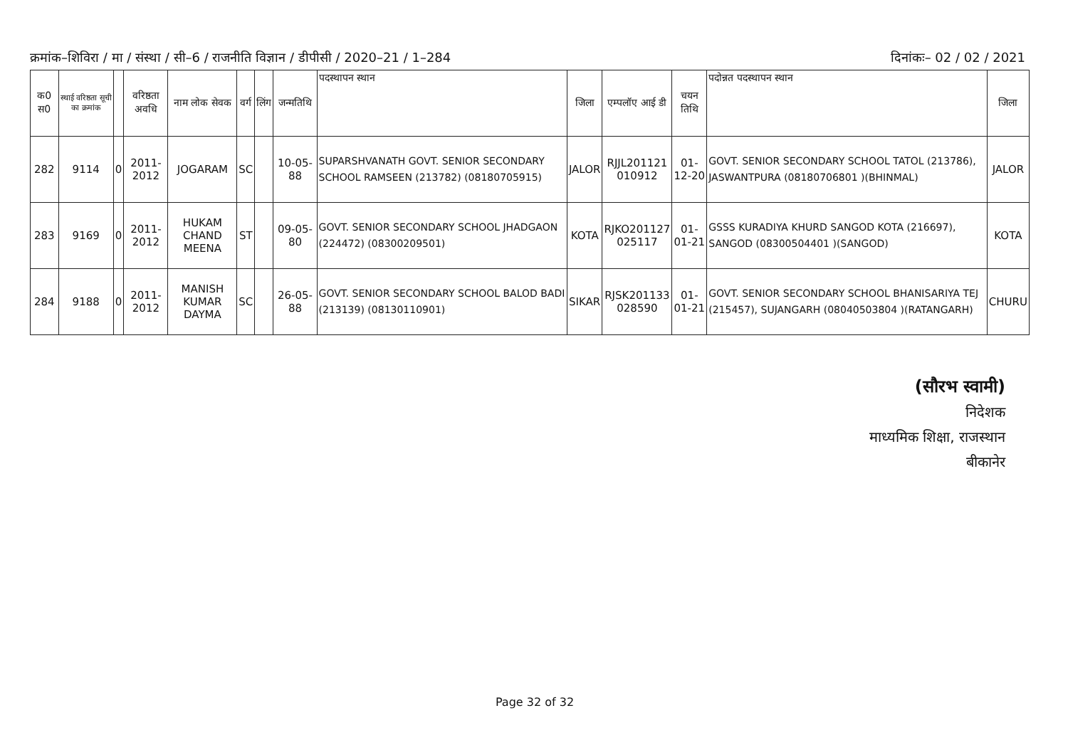क्रमांक–शिविरा / मा / संस्था / सी–6 / राजनीति विज्ञान / डीपीसी / 2020–21 / 1–284 दिनांकः– 02 / 02 / 2021
| क0 स0 | स्थाई वरिष्ठता सूची का क्रमांक | | वरिष्ठता अवधि | नाम लोक सेवक | वर्ग | लिंग | जन्मतिथि | पदस्थापन स्थान | जिला | एम्पलॉए आई डी | चयन तिथि | पदोन्नत पदस्थापन स्थान | जिला |
| --- | --- | --- | --- | --- | --- | --- | --- | --- | --- | --- | --- | --- | --- |
| 282 | 9114 | 0 | 2011- 2012 | JOGARAM | SC | | 10-05-88 | SUPARSHVANATH GOVT. SENIOR SECONDARY SCHOOL RAMSEEN (213782) (08180705915) | JALOR | RJJL201121 010912 | 01-12-20 | GOVT. SENIOR SECONDARY SCHOOL TATOL (213786), JASWANTPURA (08180706801 )(BHINMAL) | JALOR |
| 283 | 9169 | 0 | 2011- 2012 | HUKAM CHAND MEENA | ST | | 09-05-80 | GOVT. SENIOR SECONDARY SCHOOL JHADGAON (224472) (08300209501) | KOTA | RJKO201127 025117 | 01-01-21 | GSSS KURADIYA KHURD SANGOD KOTA (216697), SANGOD (08300504401 )(SANGOD) | KOTA |
| 284 | 9188 | 0 | 2011- 2012 | MANISH KUMAR DAYMA | SC | | 26-05-88 | GOVT. SENIOR SECONDARY SCHOOL BALOD BADI (213139) (08130110901) | SIKAR | RJSK201133 028590 | 01-01-21 | GOVT. SENIOR SECONDARY SCHOOL BHANISARIYA TEJ (215457), SUJANGARH (08040503804 )(RATANGARH) | CHURU |
(सौरभ स्वामी)
निदेशक
माध्यमिक शिक्षा, राजस्थान
बीकानेर
Page 32 of 32